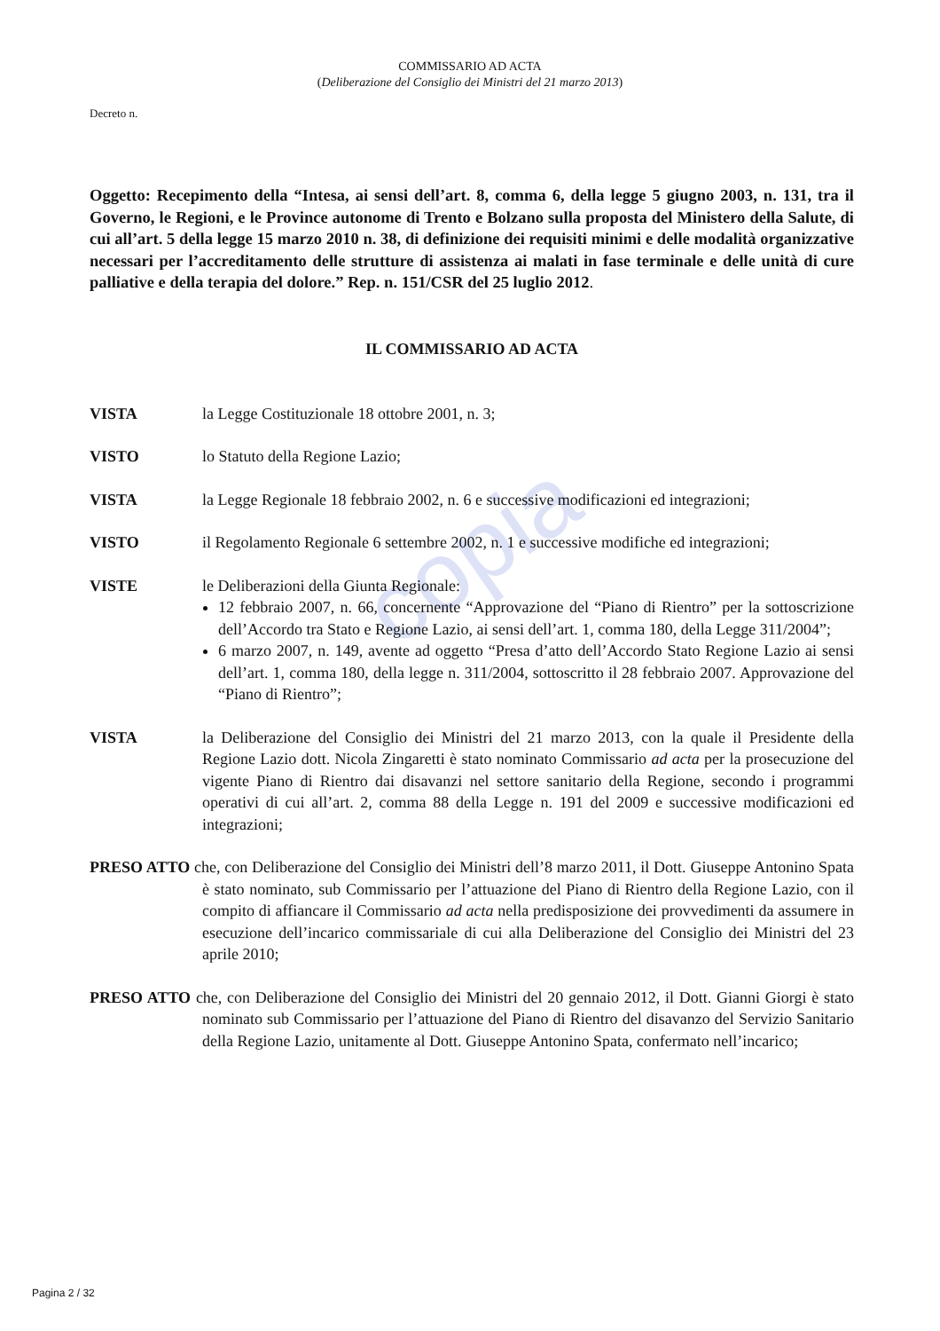copia
COMMISSARIO AD ACTA
(Deliberazione del Consiglio dei Ministri del 21 marzo 2013)
Decreto n.
Oggetto: Recepimento della “Intesa, ai sensi dell’art. 8, comma 6, della legge 5 giugno 2003, n. 131, tra il Governo, le Regioni, e le Province autonome di Trento e Bolzano sulla proposta del Ministero della Salute, di cui all’art. 5 della legge 15 marzo 2010 n. 38, di definizione dei requisiti minimi e delle modalità organizzative necessari per l’accreditamento delle strutture di assistenza ai malati in fase terminale e delle unità di cure palliative e della terapia del dolore.” Rep. n. 151/CSR del 25 luglio 2012.
IL COMMISSARIO AD ACTA
VISTA la Legge Costituzionale 18 ottobre 2001, n. 3;
VISTO lo Statuto della Regione Lazio;
VISTA la Legge Regionale 18 febbraio 2002, n. 6 e successive modificazioni ed integrazioni;
VISTO il Regolamento Regionale 6 settembre 2002, n. 1 e successive modifiche ed integrazioni;
VISTE le Deliberazioni della Giunta Regionale:
12 febbraio 2007, n. 66, concernente “Approvazione del “Piano di Rientro” per la sottoscrizione dell’Accordo tra Stato e Regione Lazio, ai sensi dell’art. 1, comma 180, della Legge 311/2004”;
6 marzo 2007, n. 149, avente ad oggetto “Presa d’atto dell’Accordo Stato Regione Lazio ai sensi dell’art. 1, comma 180, della legge n. 311/2004, sottoscritto il 28 febbraio 2007. Approvazione del “Piano di Rientro”;
VISTA la Deliberazione del Consiglio dei Ministri del 21 marzo 2013, con la quale il Presidente della Regione Lazio dott. Nicola Zingaretti è stato nominato Commissario ad acta per la prosecuzione del vigente Piano di Rientro dai disavanzi nel settore sanitario della Regione, secondo i programmi operativi di cui all’art. 2, comma 88 della Legge n. 191 del 2009 e successive modificazioni ed integrazioni;
PRESO ATTO che, con Deliberazione del Consiglio dei Ministri dell’8 marzo 2011, il Dott. Giuseppe Antonino Spata è stato nominato, sub Commissario per l’attuazione del Piano di Rientro della Regione Lazio, con il compito di affiancare il Commissario ad acta nella predisposizione dei provvedimenti da assumere in esecuzione dell’incarico commissariale di cui alla Deliberazione del Consiglio dei Ministri del 23 aprile 2010;
PRESO ATTO che, con Deliberazione del Consiglio dei Ministri del 20 gennaio 2012, il Dott. Gianni Giorgi è stato nominato sub Commissario per l’attuazione del Piano di Rientro del disavanzo del Servizio Sanitario della Regione Lazio, unitamente al Dott. Giuseppe Antonino Spata, confermato nell’incarico;
Pagina 2 / 32